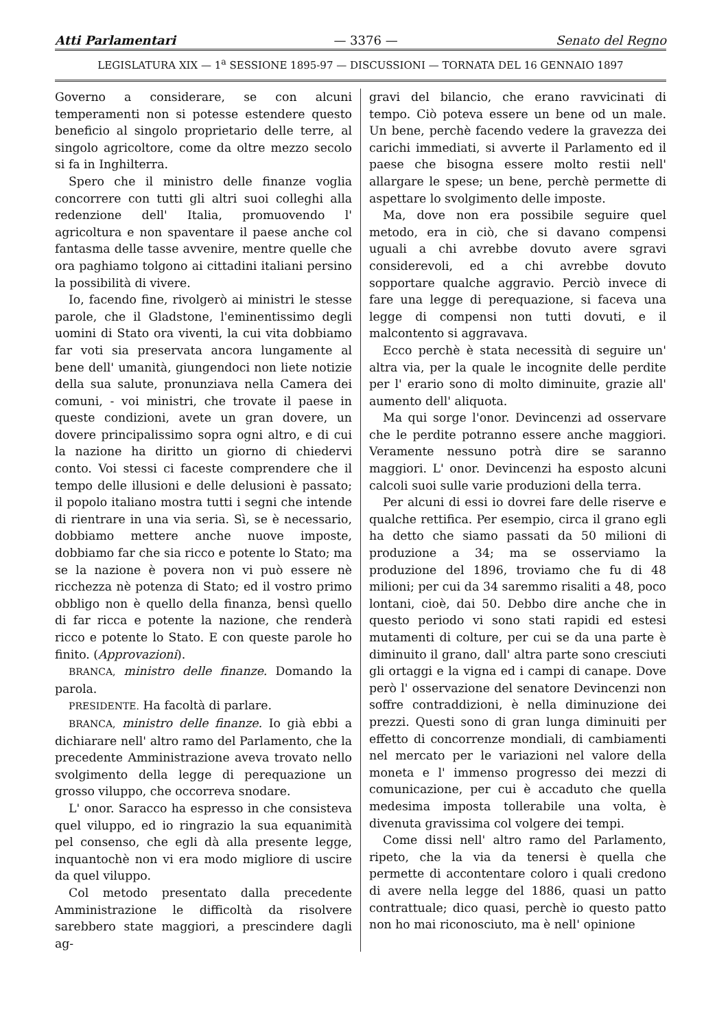Atti Parlamentari — 3376 — Senato del Regno
LEGISLATURA XIX — 1<sup>a</sup> SESSIONE 1895-97 — DISCUSSIONI — TORNATA DEL 16 GENNAIO 1897
Governo a considerare, se con alcuni temperamenti non si potesse estendere questo beneficio al singolo proprietario delle terre, al singolo agricoltore, come da oltre mezzo secolo si fa in Inghilterra.
Spero che il ministro delle finanze voglia concorrere con tutti gli altri suoi colleghi alla redenzione dell' Italia, promuovendo l' agricoltura e non spaventare il paese anche col fantasma delle tasse avvenire, mentre quelle che ora paghiamo tolgono ai cittadini italiani persino la possibilità di vivere.
Io, facendo fine, rivolgerò ai ministri le stesse parole, che il Gladstone, l'eminentissimo degli uomini di Stato ora viventi, la cui vita dobbiamo far voti sia preservata ancora lungamente al bene dell' umanità, giungendoci non liete notizie della sua salute, pronunziava nella Camera dei comuni, - voi ministri, che trovate il paese in queste condizioni, avete un gran dovere, un dovere principalissimo sopra ogni altro, e di cui la nazione ha diritto un giorno di chiedervi conto. Voi stessi ci faceste comprendere che il tempo delle illusioni e delle delusioni è passato; il popolo italiano mostra tutti i segni che intende di rientrare in una via seria. Sì, se è necessario, dobbiamo mettere anche nuove imposte, dobbiamo far che sia ricco e potente lo Stato; ma se la nazione è povera non vi può essere nè ricchezza nè potenza di Stato; ed il vostro primo obbligo non è quello della finanza, bensì quello di far ricca e potente la nazione, che renderà ricco e potente lo Stato. E con queste parole ho finito. (Approvazioni).
BRANCA, ministro delle finanze. Domando la parola.
PRESIDENTE. Ha facoltà di parlare.
BRANCA, ministro delle finanze. Io già ebbi a dichiarare nell' altro ramo del Parlamento, che la precedente Amministrazione aveva trovato nello svolgimento della legge di perequazione un grosso viluppo, che occorreva snodare.
L' onor. Saracco ha espresso in che consisteva quel viluppo, ed io ringrazio la sua equanimità pel consenso, che egli dà alla presente legge, inquantochè non vi era modo migliore di uscire da quel viluppo.
Col metodo presentato dalla precedente Amministrazione le difficoltà da risolvere sarebbero state maggiori, a prescindere dagli ag-
gravi del bilancio, che erano ravvicinati di tempo. Ciò poteva essere un bene od un male. Un bene, perchè facendo vedere la gravezza dei carichi immediati, si avverte il Parlamento ed il paese che bisogna essere molto restii nell' allargare le spese; un bene, perchè permette di aspettare lo svolgimento delle imposte.
Ma, dove non era possibile seguire quel metodo, era in ciò, che si davano compensi uguali a chi avrebbe dovuto avere sgravi considerevoli, ed a chi avrebbe dovuto sopportare qualche aggravio. Perciò invece di fare una legge di perequazione, si faceva una legge di compensi non tutti dovuti, e il malcontento si aggravava.
Ecco perchè è stata necessità di seguire un' altra via, per la quale le incognite delle perdite per l' erario sono di molto diminuite, grazie all' aumento dell' aliquota.
Ma qui sorge l'onor. Devincenzi ad osservare che le perdite potranno essere anche maggiori. Veramente nessuno potrà dire se saranno maggiori. L' onor. Devincenzi ha esposto alcuni calcoli suoi sulle varie produzioni della terra.
Per alcuni di essi io dovrei fare delle riserve e qualche rettifica. Per esempio, circa il grano egli ha detto che siamo passati da 50 milioni di produzione a 34; ma se osserviamo la produzione del 1896, troviamo che fu di 48 milioni; per cui da 34 saremmo risaliti a 48, poco lontani, cioè, dai 50. Debbo dire anche che in questo periodo vi sono stati rapidi ed estesi mutamenti di colture, per cui se da una parte è diminuito il grano, dall' altra parte sono cresciuti gli ortaggi e la vigna ed i campi di canape. Dove però l' osservazione del senatore Devincenzi non soffre contraddizioni, è nella diminuzione dei prezzi. Questi sono di gran lunga diminuiti per effetto di concorrenze mondiali, di cambiamenti nel mercato per le variazioni nel valore della moneta e l' immenso progresso dei mezzi di comunicazione, per cui è accaduto che quella medesima imposta tollerabile una volta, è divenuta gravissima col volgere dei tempi.
Come dissi nell' altro ramo del Parlamento, ripeto, che la via da tenersi è quella che permette di accontentare coloro i quali credono di avere nella legge del 1886, quasi un patto contrattuale; dico quasi, perchè io questo patto non ho mai riconosciuto, ma è nell' opinione